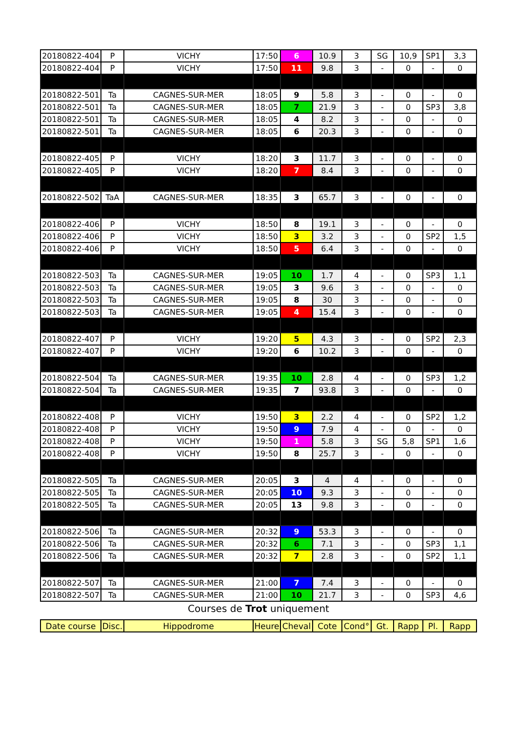| 20180822-404 | P | VICHY | 17:50 | 6 | 10.9 | 3 | SG | 10,9 | SP1 | 3,3 |
| 20180822-404 | P | VICHY | 17:50 | 11 | 9.8 | 3 | - | 0 | - | 0 |
| 20180822-501 | Ta | CAGNES-SUR-MER | 18:05 | 9 | 5.8 | 3 | - | 0 | - | 0 |
| 20180822-501 | Ta | CAGNES-SUR-MER | 18:05 | 7 | 21.9 | 3 | - | 0 | SP3 | 3,8 |
| 20180822-501 | Ta | CAGNES-SUR-MER | 18:05 | 4 | 8.2 | 3 | - | 0 | - | 0 |
| 20180822-501 | Ta | CAGNES-SUR-MER | 18:05 | 6 | 20.3 | 3 | - | 0 | - | 0 |
| 20180822-405 | P | VICHY | 18:20 | 3 | 11.7 | 3 | - | 0 | - | 0 |
| 20180822-405 | P | VICHY | 18:20 | 7 | 8.4 | 3 | - | 0 | - | 0 |
| 20180822-502 | TaA | CAGNES-SUR-MER | 18:35 | 3 | 65.7 | 3 | - | 0 | - | 0 |
| 20180822-406 | P | VICHY | 18:50 | 8 | 19.1 | 3 | - | 0 | - | 0 |
| 20180822-406 | P | VICHY | 18:50 | 3 | 3.2 | 3 | - | 0 | SP2 | 1,5 |
| 20180822-406 | P | VICHY | 18:50 | 5 | 6.4 | 3 | - | 0 | - | 0 |
| 20180822-503 | Ta | CAGNES-SUR-MER | 19:05 | 10 | 1.7 | 4 | - | 0 | SP3 | 1,1 |
| 20180822-503 | Ta | CAGNES-SUR-MER | 19:05 | 3 | 9.6 | 3 | - | 0 | - | 0 |
| 20180822-503 | Ta | CAGNES-SUR-MER | 19:05 | 8 | 30 | 3 | - | 0 | - | 0 |
| 20180822-503 | Ta | CAGNES-SUR-MER | 19:05 | 4 | 15.4 | 3 | - | 0 | - | 0 |
| 20180822-407 | P | VICHY | 19:20 | 5 | 4.3 | 3 | - | 0 | SP2 | 2,3 |
| 20180822-407 | P | VICHY | 19:20 | 6 | 10.2 | 3 | - | 0 | - | 0 |
| 20180822-504 | Ta | CAGNES-SUR-MER | 19:35 | 10 | 2.8 | 4 | - | 0 | SP3 | 1,2 |
| 20180822-504 | Ta | CAGNES-SUR-MER | 19:35 | 7 | 93.8 | 3 | - | 0 | - | 0 |
| 20180822-408 | P | VICHY | 19:50 | 3 | 2.2 | 4 | - | 0 | SP2 | 1,2 |
| 20180822-408 | P | VICHY | 19:50 | 9 | 7.9 | 4 | - | 0 | - | 0 |
| 20180822-408 | P | VICHY | 19:50 | 1 | 5.8 | 3 | SG | 5,8 | SP1 | 1,6 |
| 20180822-408 | P | VICHY | 19:50 | 8 | 25.7 | 3 | - | 0 | - | 0 |
| 20180822-505 | Ta | CAGNES-SUR-MER | 20:05 | 3 | 4 | 4 | - | 0 | - | 0 |
| 20180822-505 | Ta | CAGNES-SUR-MER | 20:05 | 10 | 9.3 | 3 | - | 0 | - | 0 |
| 20180822-505 | Ta | CAGNES-SUR-MER | 20:05 | 13 | 9.8 | 3 | - | 0 | - | 0 |
| 20180822-506 | Ta | CAGNES-SUR-MER | 20:32 | 9 | 53.3 | 3 | - | 0 | - | 0 |
| 20180822-506 | Ta | CAGNES-SUR-MER | 20:32 | 6 | 7.1 | 3 | - | 0 | SP3 | 1,1 |
| 20180822-506 | Ta | CAGNES-SUR-MER | 20:32 | 7 | 2.8 | 3 | - | 0 | SP2 | 1,1 |
| 20180822-507 | Ta | CAGNES-SUR-MER | 21:00 | 7 | 7.4 | 3 | - | 0 | - | 0 |
| 20180822-507 | Ta | CAGNES-SUR-MER | 21:00 | 10 | 21.7 | 3 | - | 0 | SP3 | 4,6 |
Courses de Trot uniquement
| Date course | Disc. | Hippodrome | Heure | Cheval | Cote | Cond° | Gt. | Rapp | Pl. | Rapp |
| --- | --- | --- | --- | --- | --- | --- | --- | --- | --- | --- |